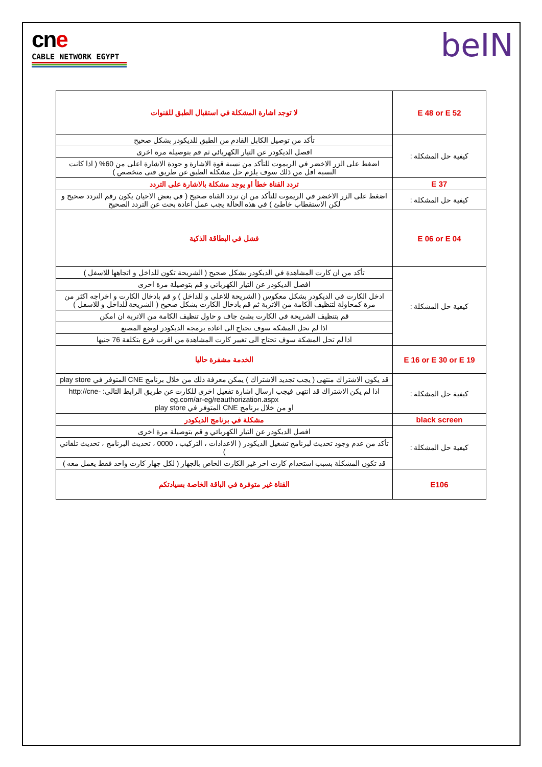cn e
CABLE NETWORK EGYPT
beIN
| E 48 or E 52 | لا توجد اشارة المشكلة في استقبال الطبق للقنوات |
| كيفية حل المشكلة : | تأكد من توصيل الكابل القادم من الطبق للديكودر بشكل صحيح |
| | افصل الديكودر عن التيار الكهربائي ثم قم بتوصيلة مرة اخرى |
| | اضغط على الزر الاخضر في الريموت للتأكد من نسبة قوة الاشارة و جودة الاشارة اعلى من 60% ( اذا كانت النسبة اقل من ذلك سوف يلزم حل مشكلة الطبق عن طريق فنى متخصص ) |
| E 37 | تردد القناة خطأ او يوجد مشكلة بالاشارة على التردد |
| كيفية حل المشكلة : | اضغط على الزر الاخضر في الريموت للتأكد من ان تردد القناة صحيح ( في بعض الاحيان يكون رقم التردد صحيح و لكن الاستقطاب خاطئ ) في هذه الحالة يجب عمل اعادة بحث عن التردد الصحيح |
| E 06 or E 04 | فشل في البطاقة الذكية |
| كيفية حل المشكلة : | تأكد من ان كارت المشاهدة في الديكودر بشكل صحيح ( الشريحة تكون للداخل و اتجاهها للاسفل ) |
| | افصل الديكودر عن التيار الكهربائي و قم بتوصيلة مرة اخرى |
| | ادخل الكارت في الديكودر بشكل معكوس ( الشريحة للاعلى و للداخل ) و قم بادخال الكارت و اخراجه اكثر من مرة كمحاولة لتنظيف الكامة من الاتربة ثم قم بادخال الكارت بشكل صحيح ( الشريحة للداخل و للاسفل ) |
| | قم بتنظيف الشريحة في الكارت بشئ جاف و حاول تنظيف الكامة من الاتربة ان امكن |
| | اذا لم تحل المشكة سوف تحتاج الى اعادة برمجة الديكودر لوضع المصنع |
| | اذا لم تحل المشكة سوف تحتاج الى تغيير كارت المشاهدة من اقرب فرع بتكلفة 76 جنيها |
| E 16 or E 30 or E 19 | الخدمة مشفرة حاليا |
| كيفية حل المشكلة : | قد يكون الاشتراك منتهى ( يجب تجديد الاشتراك ) يمكن معرفة ذلك من خلال برنامج CNE المتوفر في play store |
| | اذا لم يكن الاشتراك قد انتهى فيجب ارسال اشارة تفعيل اخرى للكارت عن طريق الرابط التالي: http://cne-eg.com/ar-eg/reauthorization.aspx او من خلال برنامج CNE المتوفر في play store |
| black screen | مشكلة في برنامج الديكودر |
| كيفية حل المشكلة : | افصل الديكودر عن التيار الكهربائي و قم بتوصيلة مرة اخرى |
| | تأكد من عدم وجود تحديث لبرنامج تشغيل الديكودر ( الاعدادات ، التركيب ، 0000 ، تحديث البرنامج ، تحديث تلقائي ) |
| | قد تكون المشكلة بسبب استخدام كارت اخر غير الكارت الخاص بالجهاز ( لكل جهاز كارت واحد فقط يعمل معه ) |
| E106 | القناة غير متوفرة في الباقة الخاصة بسيادتكم |